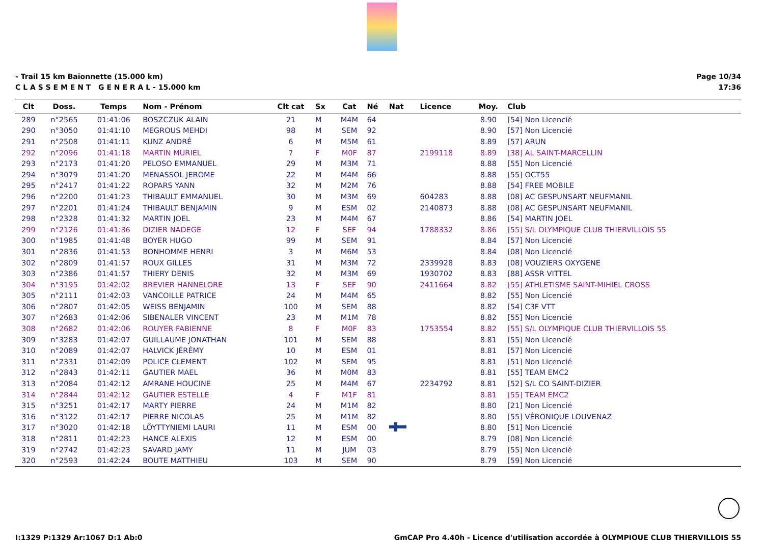- Trail 15 km Baïonnette (15.000 km)
C L A S S E M E N T G E N E R A L - 15.000 km
Page 10/34
17:36
| Clt | Doss. | Temps | Nom - Prénom | Clt cat | Sx | Cat | Né | Nat | Licence | Moy. | Club |
| --- | --- | --- | --- | --- | --- | --- | --- | --- | --- | --- | --- |
| 289 | n°2565 | 01:41:06 | BOSZCZUK ALAIN | 21 | M | M4M | 64 | | | 8.90 | [54] Non Licencié |
| 290 | n°3050 | 01:41:10 | MEGROUS MEHDI | 98 | M | SEM | 92 | | | 8.90 | [57] Non Licencié |
| 291 | n°2508 | 01:41:11 | KUNZ ANDRÉ | 6 | M | M5M | 61 | | | 8.89 | [57] ARUN |
| 292 | n°2096 | 01:41:18 | MARTIN MURIEL | 7 | F | M0F | 87 | | 2199118 | 8.89 | [38] AL SAINT-MARCELLIN |
| 293 | n°2173 | 01:41:20 | PELOSO EMMANUEL | 29 | M | M3M | 71 | | | 8.88 | [55] Non Licencié |
| 294 | n°3079 | 01:41:20 | MENASSOL JEROME | 22 | M | M4M | 66 | | | 8.88 | [55] OCT55 |
| 295 | n°2417 | 01:41:22 | ROPARS YANN | 32 | M | M2M | 76 | | | 8.88 | [54] FREE MOBILE |
| 296 | n°2200 | 01:41:23 | THIBAULT EMMANUEL | 30 | M | M3M | 69 | | 604283 | 8.88 | [08] AC GESPUNSART NEUFMANIL |
| 297 | n°2201 | 01:41:24 | THIBAULT BENJAMIN | 9 | M | ESM | 02 | | 2140873 | 8.88 | [08] AC GESPUNSART NEUFMANIL |
| 298 | n°2328 | 01:41:32 | MARTIN JOEL | 23 | M | M4M | 67 | | | 8.86 | [54] MARTIN JOEL |
| 299 | n°2126 | 01:41:36 | DIZIER NADEGE | 12 | F | SEF | 94 | | 1788332 | 8.86 | [55] S/L OLYMPIQUE CLUB THIERVILLOIS 55 |
| 300 | n°1985 | 01:41:48 | BOYER HUGO | 99 | M | SEM | 91 | | | 8.84 | [57] Non Licencié |
| 301 | n°2836 | 01:41:53 | BONHOMME HENRI | 3 | M | M6M | 53 | | | 8.84 | [08] Non Licencié |
| 302 | n°2809 | 01:41:57 | ROUX GILLES | 31 | M | M3M | 72 | | 2339928 | 8.83 | [08] VOUZIERS OXYGENE |
| 303 | n°2386 | 01:41:57 | THIERY DENIS | 32 | M | M3M | 69 | | 1930702 | 8.83 | [88] ASSR VITTEL |
| 304 | n°3195 | 01:42:02 | BREVIER HANNELORE | 13 | F | SEF | 90 | | 2411664 | 8.82 | [55] ATHLETISME SAINT-MIHIEL CROSS |
| 305 | n°2111 | 01:42:03 | VANCOILLE PATRICE | 24 | M | M4M | 65 | | | 8.82 | [55] Non Licencié |
| 306 | n°2807 | 01:42:05 | WEISS BENJAMIN | 100 | M | SEM | 88 | | | 8.82 | [54] C3F VTT |
| 307 | n°2683 | 01:42:06 | SIBENALER VINCENT | 23 | M | M1M | 78 | | | 8.82 | [55] Non Licencié |
| 308 | n°2682 | 01:42:06 | ROUYER FABIENNE | 8 | F | M0F | 83 | | 1753554 | 8.82 | [55] S/L OLYMPIQUE CLUB THIERVILLOIS 55 |
| 309 | n°3283 | 01:42:07 | GUILLAUME JONATHAN | 101 | M | SEM | 88 | | | 8.81 | [55] Non Licencié |
| 310 | n°2089 | 01:42:07 | HALVICK JÉRÉMY | 10 | M | ESM | 01 | | | 8.81 | [57] Non Licencié |
| 311 | n°2331 | 01:42:09 | POLICE CLEMENT | 102 | M | SEM | 95 | | | 8.81 | [51] Non Licencié |
| 312 | n°2843 | 01:42:11 | GAUTIER MAEL | 36 | M | M0M | 83 | | | 8.81 | [55] TEAM EMC2 |
| 313 | n°2084 | 01:42:12 | AMRANE HOUCINE | 25 | M | M4M | 67 | | 2234792 | 8.81 | [52] S/L CO SAINT-DIZIER |
| 314 | n°2844 | 01:42:12 | GAUTIER ESTELLE | 4 | F | M1F | 81 | | | 8.81 | [55] TEAM EMC2 |
| 315 | n°3251 | 01:42:17 | MARTY PIERRE | 24 | M | M1M | 82 | | | 8.80 | [21] Non Licencié |
| 316 | n°3122 | 01:42:17 | PIERRE NICOLAS | 25 | M | M1M | 82 | | | 8.80 | [55] VÉRONIQUE LOUVENAZ |
| 317 | n°3020 | 01:42:18 | LÖYTTYNIEMI LAURI | 11 | M | ESM | 00 | | | 8.80 | [51] Non Licencié |
| 318 | n°2811 | 01:42:23 | HANCE ALEXIS | 12 | M | ESM | 00 | | | 8.79 | [08] Non Licencié |
| 319 | n°2742 | 01:42:23 | SAVARD JAMY | 11 | M | JUM | 03 | | | 8.79 | [55] Non Licencié |
| 320 | n°2593 | 01:42:24 | BOUTE MATTHIEU | 103 | M | SEM | 90 | | | 8.79 | [59] Non Licencié |
I:1329 P:1329 Ar:1067 D:1 Ab:0 GmCAP Pro 4.40h - Licence d'utilisation accordée à OLYMPIQUE CLUB THIERVILLOIS 55